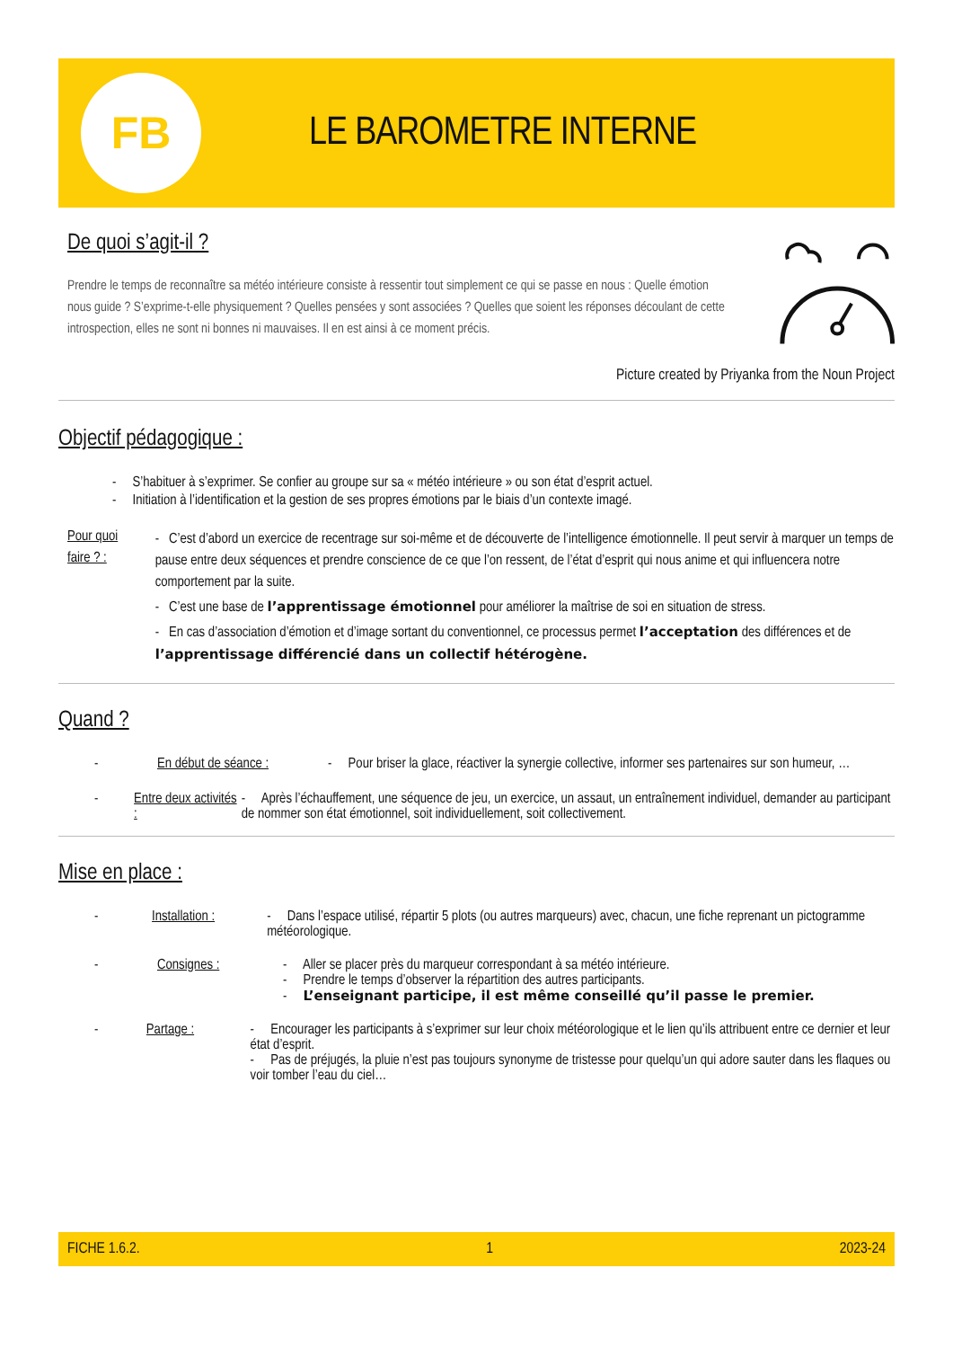FB
LE BAROMETRE INTERNE
De quoi s’agit-il ?
Prendre le temps de reconnaître sa météo intérieure consiste à ressentir tout simplement ce qui se passe en nous : Quelle émotion nous guide ? S’exprime-t-elle physiquement ? Quelles pensées y sont associées ? Quelles que soient les réponses découlant de cette introspection, elles ne sont ni bonnes ni mauvaises. Il en est ainsi à ce moment précis.
Picture created by Priyanka from the Noun Project
Objectif pédagogique :
- S’habituer à s’exprimer. Se confier au groupe sur sa « météo intérieure » ou son état d’esprit actuel.
- Initiation à l’identification et la gestion de ses propres émotions par le biais d’un contexte imagé.
Pour quoi faire ? :
- C’est d’abord un exercice de recentrage sur soi-même et de découverte de l’intelligence émotionnelle. Il peut servir à marquer un temps de pause entre deux séquences et prendre conscience de ce que l’on ressent, de l’état d’esprit qui nous anime et qui influencera notre comportement par la suite.
- C’est une base de l’apprentissage émotionnel pour améliorer la maîtrise de soi en situation de stress.
- En cas d’association d’émotion et d’image sortant du conventionnel, ce processus permet l’acceptation des différences et de l’apprentissage différencié dans un collectif hétérogène.
Quand ?
- En début de séance :
- Pour briser la glace, réactiver la synergie collective, informer ses partenaires sur son humeur, …
- Entre deux activités :
- Après l’échauffement, une séquence de jeu, un exercice, un assaut, un entraînement individuel, demander au participant de nommer son état émotionnel, soit individuellement, soit collectivement.
Mise en place :
- Installation : - Dans l’espace utilisé, répartir 5 plots (ou autres marqueurs) avec, chacun, une fiche reprenant un pictogramme météorologique.
- Consignes : - Aller se placer près du marqueur correspondant à sa météo intérieure.
- Prendre le temps d’observer la répartition des autres participants.
- L’enseignant participe, il est même conseillé qu’il passe le premier.
- Partage : - Encourager les participants à s’exprimer sur leur choix météorologique et le lien qu’ils attribuent entre ce dernier et leur état d’esprit.
- Pas de préjugés, la pluie n’est pas toujours synonyme de tristesse pour quelqu’un qui adore sauter dans les flaques ou voir tomber l’eau du ciel…
FICHE 1.6.2. 1 2023-24